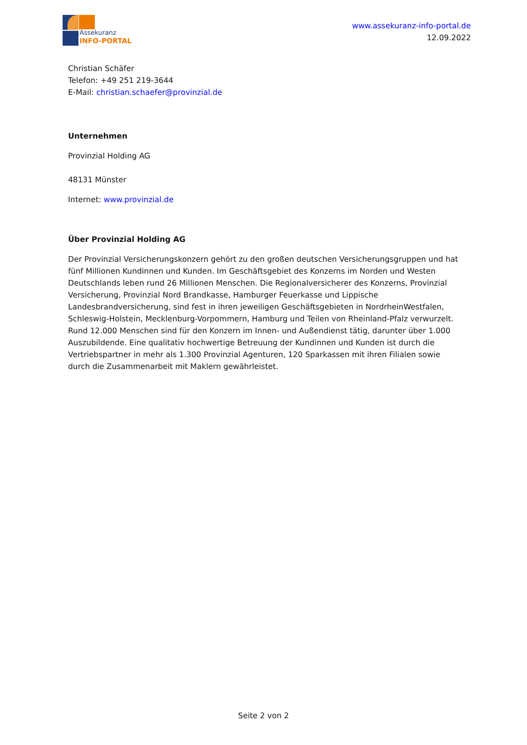Assekuranz
INFO-PORTAL
www.assekuranz-info-portal.de
12.09.2022
Christian Schäfer
Telefon: +49 251 219-3644
E-Mail: christian.schaefer@provinzial.de
Unternehmen
Provinzial Holding AG
48131 Münster
Internet: www.provinzial.de
Über Provinzial Holding AG
Der Provinzial Versicherungskonzern gehört zu den großen deutschen Versicherungsgruppen und hat fünf Millionen Kundinnen und Kunden. Im Geschäftsgebiet des Konzerns im Norden und Westen Deutschlands leben rund 26 Millionen Menschen. Die Regionalversicherer des Konzerns, Provinzial Versicherung, Provinzial Nord Brandkasse, Hamburger Feuerkasse und Lippische Landesbrandversicherung, sind fest in ihren jeweiligen Geschäftsgebieten in NordrheinWestfalen, Schleswig-Holstein, Mecklenburg-Vorpommern, Hamburg und Teilen von Rheinland-Pfalz verwurzelt. Rund 12.000 Menschen sind für den Konzern im Innen- und Außendienst tätig, darunter über 1.000 Auszubildende. Eine qualitativ hochwertige Betreuung der Kundinnen und Kunden ist durch die Vertriebspartner in mehr als 1.300 Provinzial Agenturen, 120 Sparkassen mit ihren Filialen sowie durch die Zusammenarbeit mit Maklern gewährleistet.
Seite 2 von 2